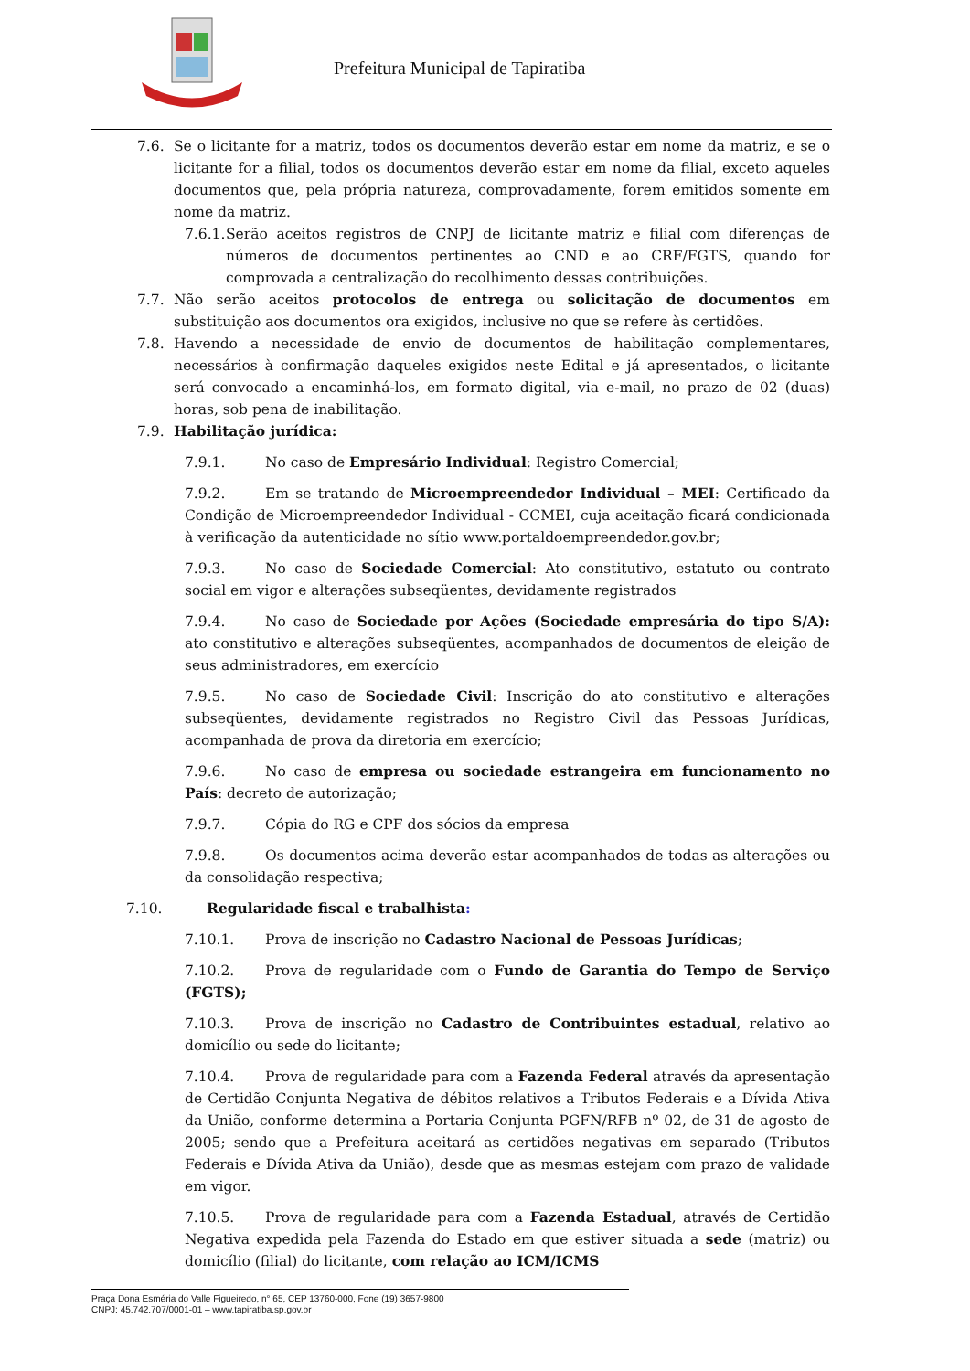Prefeitura Municipal de Tapiratiba
7.6. Se o licitante for a matriz, todos os documentos deverão estar em nome da matriz, e se o licitante for a filial, todos os documentos deverão estar em nome da filial, exceto aqueles documentos que, pela própria natureza, comprovadamente, forem emitidos somente em nome da matriz.
7.6.1. Serão aceitos registros de CNPJ de licitante matriz e filial com diferenças de números de documentos pertinentes ao CND e ao CRF/FGTS, quando for comprovada a centralização do recolhimento dessas contribuições.
7.7. Não serão aceitos protocolos de entrega ou solicitação de documentos em substituição aos documentos ora exigidos, inclusive no que se refere às certidões.
7.8. Havendo a necessidade de envio de documentos de habilitação complementares, necessários à confirmação daqueles exigidos neste Edital e já apresentados, o licitante será convocado a encaminhá-los, em formato digital, via e-mail, no prazo de 02 (duas) horas, sob pena de inabilitação.
7.9. Habilitação jurídica:
7.9.1. No caso de Empresário Individual: Registro Comercial;
7.9.2. Em se tratando de Microempreendedor Individual – MEI: Certificado da Condição de Microempreendedor Individual - CCMEI, cuja aceitação ficará condicionada à verificação da autenticidade no sítio www.portaldoempreendedor.gov.br;
7.9.3. No caso de Sociedade Comercial: Ato constitutivo, estatuto ou contrato social em vigor e alterações subseqüentes, devidamente registrados
7.9.4. No caso de Sociedade por Ações (Sociedade empresária do tipo S/A): ato constitutivo e alterações subseqüentes, acompanhados de documentos de eleição de seus administradores, em exercício
7.9.5. No caso de Sociedade Civil: Inscrição do ato constitutivo e alterações subseqüentes, devidamente registrados no Registro Civil das Pessoas Jurídicas, acompanhada de prova da diretoria em exercício;
7.9.6. No caso de empresa ou sociedade estrangeira em funcionamento no País: decreto de autorização;
7.9.7. Cópia do RG e CPF dos sócios da empresa
7.9.8. Os documentos acima deverão estar acompanhados de todas as alterações ou da consolidação respectiva;
7.10. Regularidade fiscal e trabalhista:
7.10.1. Prova de inscrição no Cadastro Nacional de Pessoas Jurídicas;
7.10.2. Prova de regularidade com o Fundo de Garantia do Tempo de Serviço (FGTS);
7.10.3. Prova de inscrição no Cadastro de Contribuintes estadual, relativo ao domicílio ou sede do licitante;
7.10.4. Prova de regularidade para com a Fazenda Federal através da apresentação de Certidão Conjunta Negativa de débitos relativos a Tributos Federais e a Dívida Ativa da União, conforme determina a Portaria Conjunta PGFN/RFB nº 02, de 31 de agosto de 2005; sendo que a Prefeitura aceitará as certidões negativas em separado (Tributos Federais e Dívida Ativa da União), desde que as mesmas estejam com prazo de validade em vigor.
7.10.5. Prova de regularidade para com a Fazenda Estadual, através de Certidão Negativa expedida pela Fazenda do Estado em que estiver situada a sede (matriz) ou domicílio (filial) do licitante, com relação ao ICM/ICMS
Praça Dona Esméria do Valle Figueiredo, n° 65, CEP 13760-000, Fone (19) 3657-9800
CNPJ: 45.742.707/0001-01 – www.tapiratiba.sp.gov.br